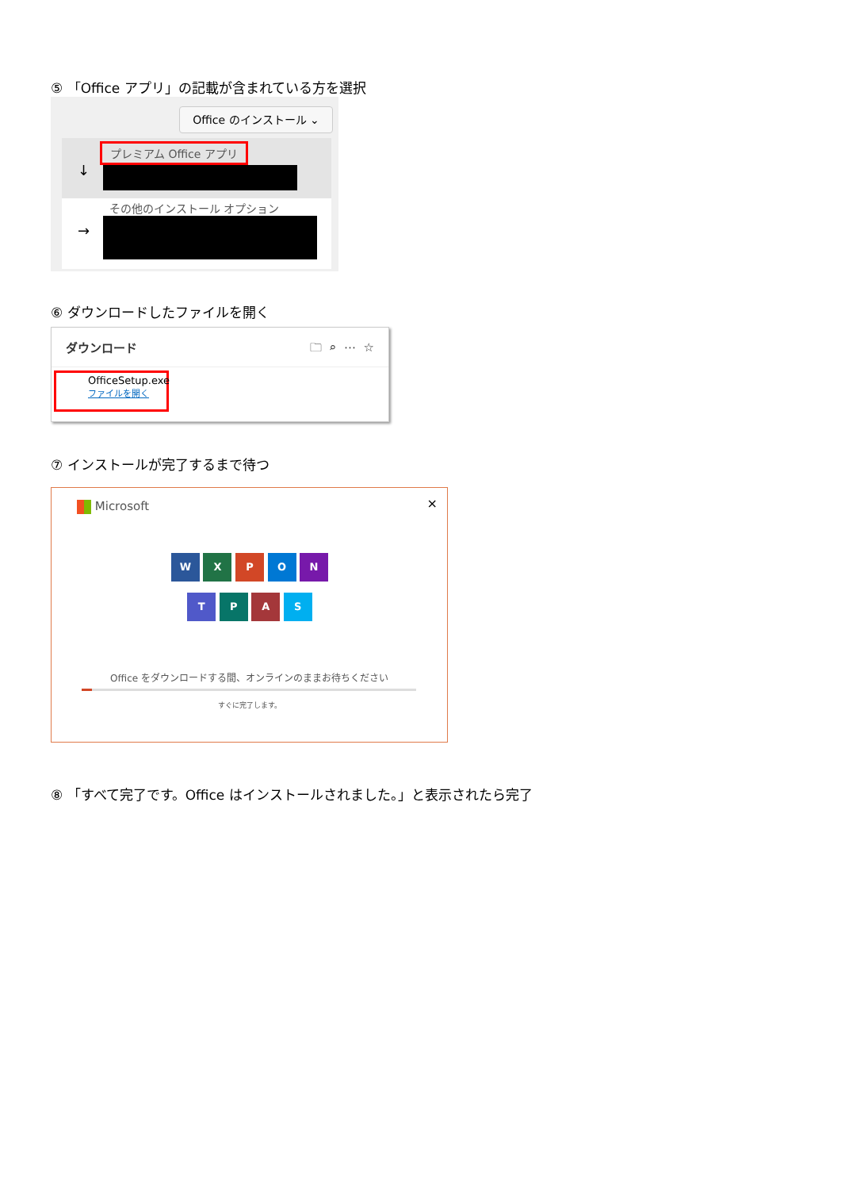⑤ 「Office アプリ」の記載が含まれている方を選択
Office のインストール ⌄
プレミアム Office アプリ
↓
その他のインストール オプション
→
⑥ ダウンロードしたファイルを開く
ダウンロード 🗀 ⌕ ⋯ ☆
OfficeSetup.exe
ファイルを開く
⑦ インストールが完了するまで待つ
Microsoft ×
W X P O N
T P A S
Office をダウンロードする間、オンラインのままお待ちください
すぐに完了します。
⑧ 「すべて完了です。Office はインストールされました。」と表示されたら完了